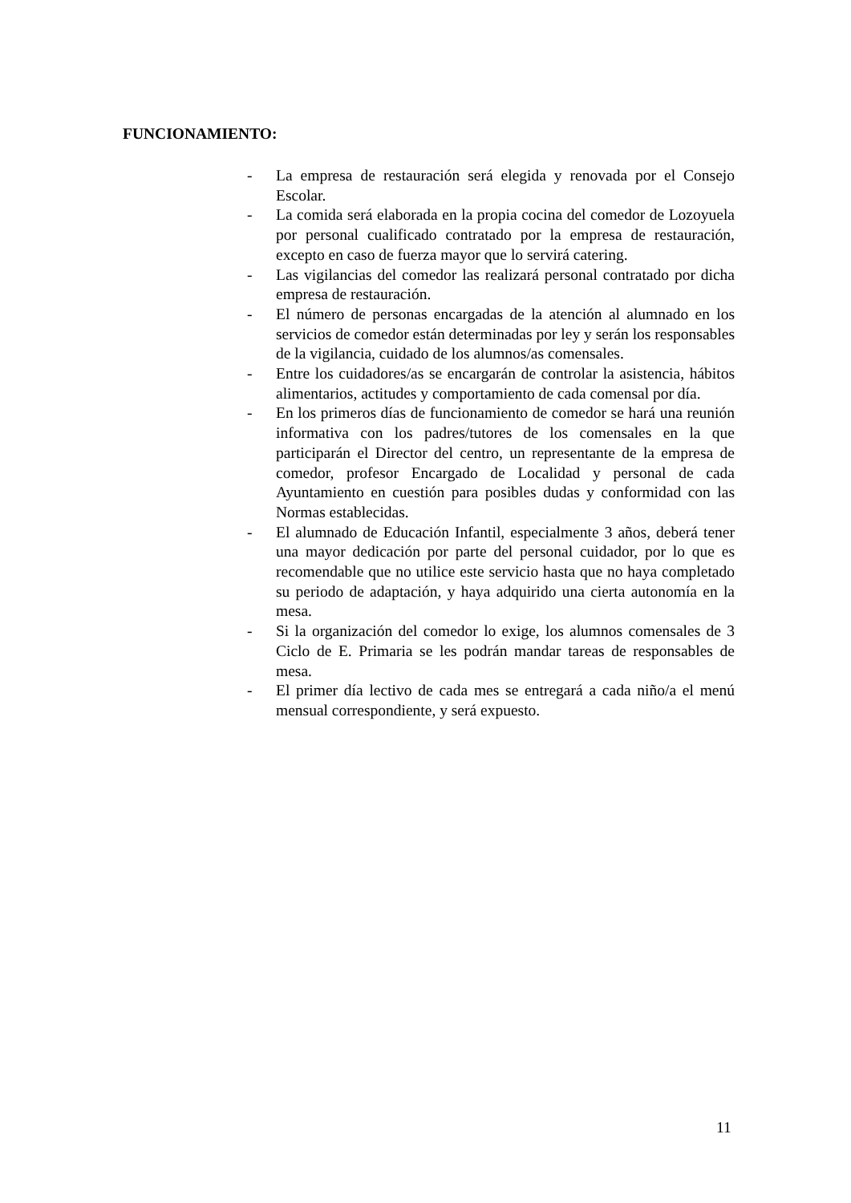FUNCIONAMIENTO:
- La empresa de restauración será elegida y renovada por el Consejo Escolar.
- La comida será elaborada en la propia cocina del comedor de Lozoyuela por personal cualificado contratado por la empresa de restauración, excepto en caso de fuerza mayor que lo servirá catering.
- Las vigilancias del comedor las realizará personal contratado por dicha empresa de restauración.
- El número de personas encargadas de la atención al alumnado en los servicios de comedor están determinadas por ley y serán los responsables de la vigilancia, cuidado de los alumnos/as comensales.
- Entre los cuidadores/as se encargarán de controlar la asistencia, hábitos alimentarios, actitudes y comportamiento de cada comensal por día.
- En los primeros días de funcionamiento de comedor se hará una reunión informativa con los padres/tutores de los comensales en la que participarán el Director del centro, un representante de la empresa de comedor, profesor Encargado de Localidad y personal de cada Ayuntamiento en cuestión para posibles dudas y conformidad con las Normas establecidas.
- El alumnado de Educación Infantil, especialmente 3 años, deberá tener una mayor dedicación por parte del personal cuidador, por lo que es recomendable que no utilice este servicio hasta que no haya completado su periodo de adaptación, y haya adquirido una cierta autonomía en la mesa.
- Si la organización del comedor lo exige, los alumnos comensales de 3 Ciclo de E. Primaria se les podrán mandar tareas de responsables de mesa.
- El primer día lectivo de cada mes se entregará a cada niño/a el menú mensual correspondiente, y será expuesto.
11